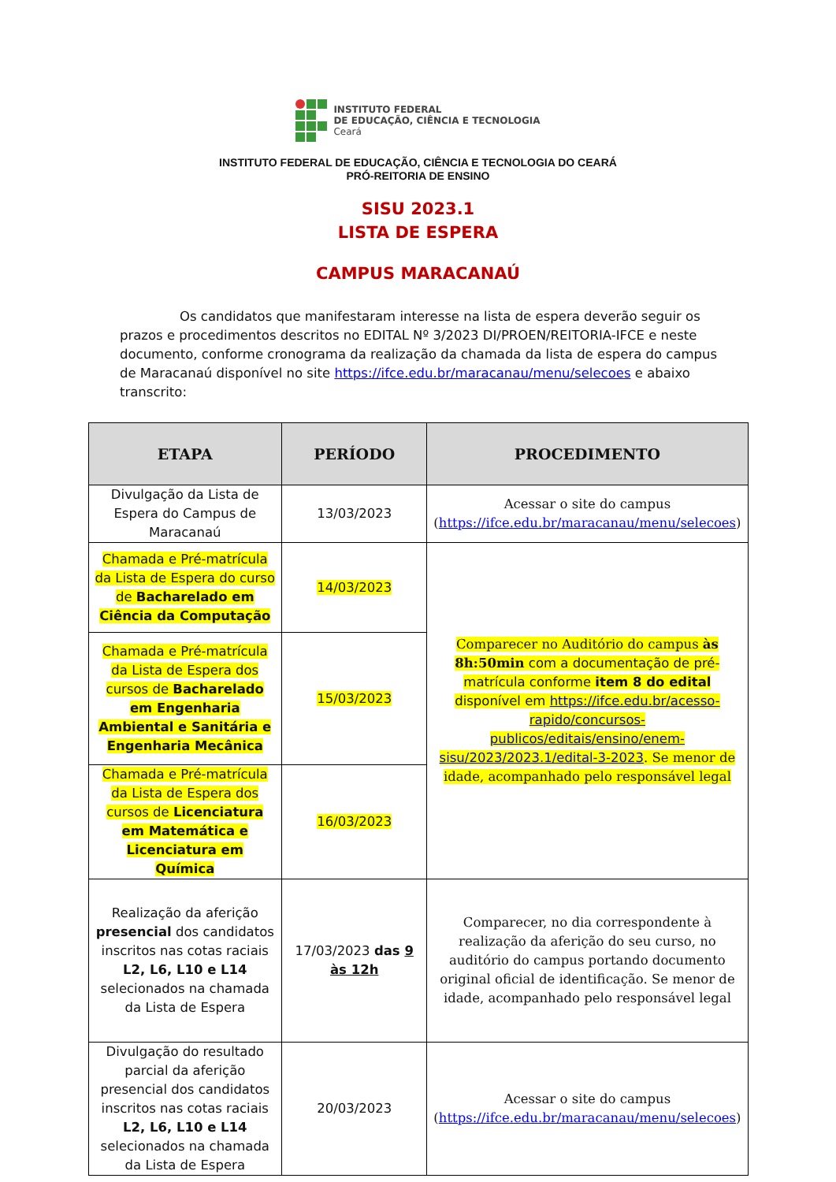INSTITUTO FEDERAL
DE EDUCAÇÃO, CIÊNCIA E TECNOLOGIA
Ceará
INSTITUTO FEDERAL DE EDUCAÇÃO, CIÊNCIA E TECNOLOGIA DO CEARÁ
PRÓ-REITORIA DE ENSINO
SISU 2023.1
LISTA DE ESPERA
CAMPUS MARACANAÚ
Os candidatos que manifestaram interesse na lista de espera deverão seguir os prazos e procedimentos descritos no EDITAL Nº 3/2023 DI/PROEN/REITORIA-IFCE e neste documento, conforme cronograma da realização da chamada da lista de espera do campus de Maracanaú disponível no site https://ifce.edu.br/maracanau/menu/selecoes e abaixo transcrito:
| ETAPA | PERÍODO | PROCEDIMENTO |
| --- | --- | --- |
| Divulgação da Lista de Espera do Campus de Maracanaú | 13/03/2023 | Acessar o site do campus ( https://ifce.edu.br/maracanau/menu/selecoes ) |
| Chamada e Pré-matrícula da Lista de Espera do curso de Bacharelado em Ciência da Computação | 14/03/2023 | Comparecer no Auditório do campus às 8h:50min com a documentação de pré-matrícula conforme item 8 do edital disponível em https://ifce.edu.br/acesso-rapido/concursos-publicos/editais/ensino/enem-sisu/2023/2023.1/edital-3-2023 . Se menor de idade, acompanhado pelo responsável legal |
| Chamada e Pré-matrícula da Lista de Espera dos cursos de Bacharelado em Engenharia Ambiental e Sanitária e Engenharia Mecânica | 15/03/2023 | |
| Chamada e Pré-matrícula da Lista de Espera dos cursos de Licenciatura em Matemática e Licenciatura em Química | 16/03/2023 | |
| Realização da aferição presencial dos candidatos inscritos nas cotas raciais L2, L6, L10 e L14 selecionados na chamada da Lista de Espera | 17/03/2023 das 9 às 12h | Comparecer, no dia correspondente à realização da aferição do seu curso, no auditório do campus portando documento original oficial de identificação. Se menor de idade, acompanhado pelo responsável legal |
| Divulgação do resultado parcial da aferição presencial dos candidatos inscritos nas cotas raciais L2, L6, L10 e L14 selecionados na chamada da Lista de Espera | 20/03/2023 | Acessar o site do campus ( https://ifce.edu.br/maracanau/menu/selecoes ) |